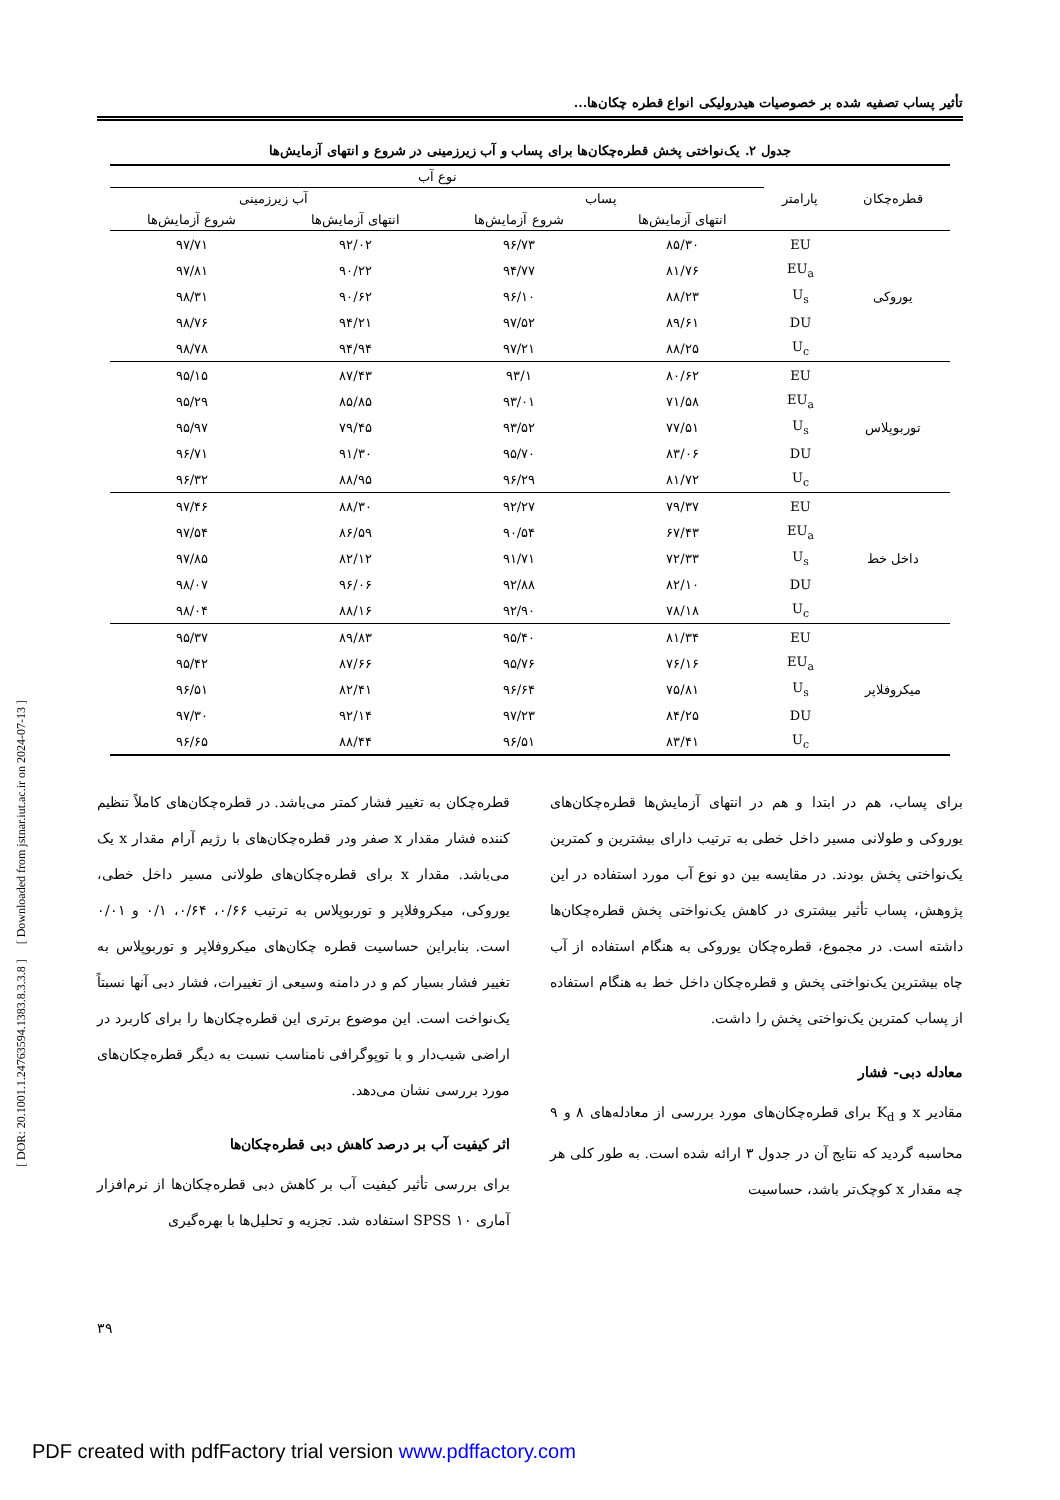تأثیر پساب تصفیه شده بر خصوصیات هیدرولیکی انواع قطره چکان‌ها...
جدول ۲. یک‌نواختی پخش قطره‌چکان‌ها برای پساب و آب زیرزمینی در شروع و انتهای آزمایش‌ها
| قطره‌چکان | پارامتر | نوع آب | | | |
| --- | --- | --- | --- | --- | --- |
| | | پساب | | آب زیرزمینی | |
| | | انتهای آزمایش‌ها | شروع آزمایش‌ها | انتهای آزمایش‌ها | شروع آزمایش‌ها |
| یوروکی | EU | ۸۵/۳۰ | ۹۶/۷۳ | ۹۲/۰۲ | ۹۷/۷۱ |
| | EU<sub>a</sub> | ۸۱/۷۶ | ۹۴/۷۷ | ۹۰/۲۲ | ۹۷/۸۱ |
| | U<sub>s</sub> | ۸۸/۲۳ | ۹۶/۱۰ | ۹۰/۶۲ | ۹۸/۳۱ |
| | DU | ۸۹/۶۱ | ۹۷/۵۲ | ۹۴/۲۱ | ۹۸/۷۶ |
| | U<sub>c</sub> | ۸۸/۲۵ | ۹۷/۲۱ | ۹۴/۹۴ | ۹۸/۷۸ |
| توربوپلاس | EU | ۸۰/۶۲ | ۹۳/۱ | ۸۷/۴۳ | ۹۵/۱۵ |
| | EU<sub>a</sub> | ۷۱/۵۸ | ۹۳/۰۱ | ۸۵/۸۵ | ۹۵/۲۹ |
| | U<sub>s</sub> | ۷۷/۵۱ | ۹۳/۵۲ | ۷۹/۴۵ | ۹۵/۹۷ |
| | DU | ۸۳/۰۶ | ۹۵/۷۰ | ۹۱/۳۰ | ۹۶/۷۱ |
| | U<sub>c</sub> | ۸۱/۷۲ | ۹۶/۲۹ | ۸۸/۹۵ | ۹۶/۳۲ |
| داخل خط | EU | ۷۹/۳۷ | ۹۲/۲۷ | ۸۸/۳۰ | ۹۷/۴۶ |
| | EU<sub>a</sub> | ۶۷/۴۳ | ۹۰/۵۴ | ۸۶/۵۹ | ۹۷/۵۴ |
| | U<sub>s</sub> | ۷۲/۳۳ | ۹۱/۷۱ | ۸۲/۱۲ | ۹۷/۸۵ |
| | DU | ۸۲/۱۰ | ۹۲/۸۸ | ۹۶/۰۶ | ۹۸/۰۷ |
| | U<sub>c</sub> | ۷۸/۱۸ | ۹۲/۹۰ | ۸۸/۱۶ | ۹۸/۰۴ |
| میکروفلاپر | EU | ۸۱/۳۴ | ۹۵/۴۰ | ۸۹/۸۳ | ۹۵/۳۷ |
| | EU<sub>a</sub> | ۷۶/۱۶ | ۹۵/۷۶ | ۸۷/۶۶ | ۹۵/۴۲ |
| | U<sub>s</sub> | ۷۵/۸۱ | ۹۶/۶۴ | ۸۲/۴۱ | ۹۶/۵۱ |
| | DU | ۸۴/۲۵ | ۹۷/۲۳ | ۹۲/۱۴ | ۹۷/۳۰ |
| | U<sub>c</sub> | ۸۳/۴۱ | ۹۶/۵۱ | ۸۸/۴۴ | ۹۶/۶۵ |
برای پساب، هم در ابتدا و هم در انتهای آزمایش‌ها قطره‌چکان‌های یوروکی و طولانی مسیر داخل خطی به ترتیب دارای بیشترین و کمترین یک‌نواختی پخش بودند. در مقایسه بین دو نوع آب مورد استفاده در این پژوهش، پساب تأثیر بیشتری در کاهش یک‌نواختی پخش قطره‌چکان‌ها داشته است. در مجموع، قطره‌چکان یوروکی به هنگام استفاده از آب چاه بیشترین یک‌نواختی پخش و قطره‌چکان داخل خط به هنگام استفاده از پساب کمترین یک‌نواختی پخش را داشت.
معادله دبی- فشار
مقادیر x و K<sub>d</sub> برای قطره‌چکان‌های مورد بررسی از معادله‌های ۸ و ۹ محاسبه گردید که نتایج آن در جدول ۳ ارائه شده است. به طور کلی هر چه مقدار x کوچک‌تر باشد، حساسیت
قطره‌چکان به تغییر فشار کمتر می‌باشد. در قطره‌چکان‌های کاملاً تنظیم کننده فشار مقدار x صفر ودر قطره‌چکان‌های با رژیم آرام مقدار x یک می‌باشد. مقدار x برای قطره‌چکان‌های طولانی مسیر داخل خطی، یوروکی، میکروفلاپر و توربوپلاس به ترتیب ۰/۶۶، ۰/۶۴، ۰/۱ و ۰/۰۱ است. بنابراین حساسیت قطره چکان‌های میکروفلاپر و توربوپلاس به تغییر فشار بسیار کم و در دامنه وسیعی از تغییرات، فشار دبی آنها نسبتاً یک‌نواخت است. این موضوع برتری این قطره‌چکان‌ها را برای کاربرد در اراضی شیب‌دار و با توپوگرافی نامناسب نسبت به دیگر قطره‌چکان‌های مورد بررسی نشان می‌دهد.
اثر کیفیت آب بر درصد کاهش دبی قطره‌چکان‌ها
برای بررسی تأثیر کیفیت آب بر کاهش دبی قطره‌چکان‌ها از نرم‌افزار آماری SPSS ۱۰ استفاده شد. تجزیه و تحلیل‌ها با بهره‌گیری
۳۹
[ DOR: 20.1001.1.24763594.1383.8.3.3.8 ] [ Downloaded from jstnar.iut.ac.ir on 2024-07-13 ]
PDF created with pdfFactory trial version www.pdffactory.com